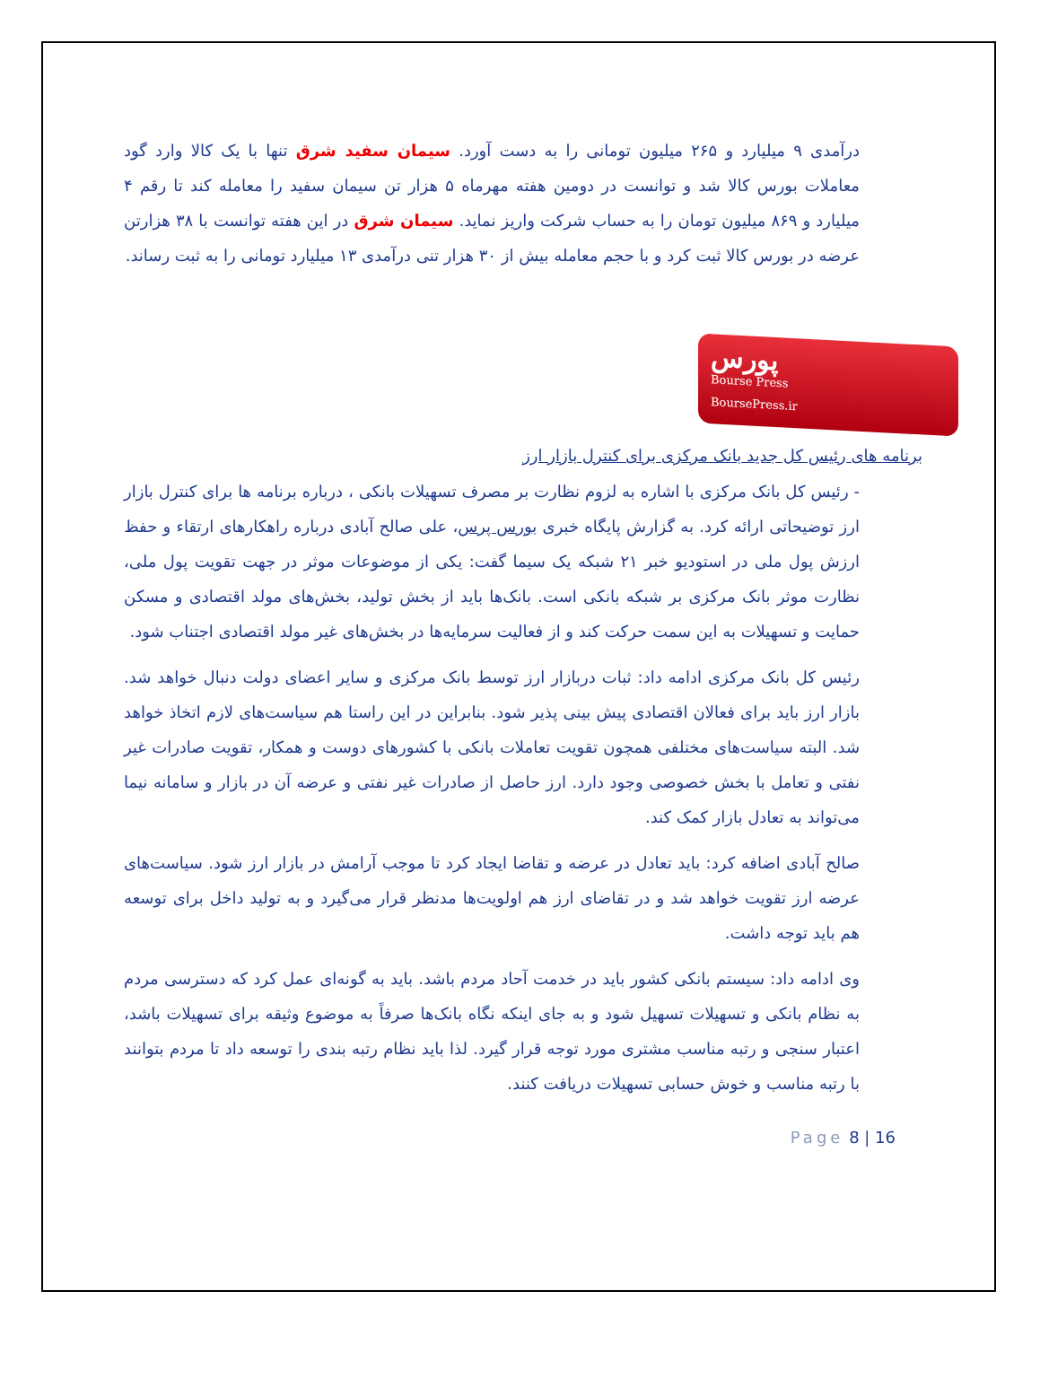درآمدی ۹ میلیارد و ۲۶۵ میلیون تومانی را به دست آورد. سیمان سفید شرق تنها با یک کالا وارد گود معاملات بورس کالا شد و توانست در دومین هفته مهرماه ۵ هزار تن سیمان سفید را معامله کند تا رقم ۴ میلیارد و ۸۶۹ میلیون تومان را به حساب شرکت واریز نماید. سیمان شرق در این هفته توانست با ۳۸ هزارتن عرضه در بورس کالا ثبت کرد و با حجم معامله بیش از ۳۰ هزار تنی درآمدی ۱۳ میلیارد تومانی را به ثبت رساند.
پورس
Bourse Press
BoursePress.ir
برنامه های رئیس کل جدید بانک مرکزی برای کنترل بازار ارز
- رئیس کل بانک مرکزی با اشاره به لزوم نظارت بر مصرف تسهیلات بانکی ، درباره برنامه ها برای کنترل بازار ارز توضیحاتی ارائه کرد. به گزارش پایگاه خبری بورس پرس، علی صالح آبادی درباره راهکارهای ارتقاء و حفظ ارزش پول ملی در استودیو خبر ۲۱ شبکه یک سیما گفت: یکی از موضوعات موثر در جهت تقویت پول ملی، نظارت موثر بانک مرکزی بر شبکه بانکی است. بانک‌ها باید از بخش تولید، بخش‌های مولد اقتصادی و مسکن حمایت و تسهیلات به این سمت حرکت کند و از فعالیت سرمایه‌ها در بخش‌های غیر مولد اقتصادی اجتناب شود.
رئیس کل بانک مرکزی ادامه داد: ثبات دربازار ارز توسط بانک مرکزی و سایر اعضای دولت دنبال خواهد شد. بازار ارز باید برای فعالان اقتصادی پیش بینی پذیر شود. بنابراین در این راستا هم سیاست‌های لازم اتخاذ خواهد شد. البته سیاست‌های مختلفی همچون تقویت تعاملات بانکی با کشورهای دوست و همکار، تقویت صادرات غیر نفتی و تعامل با بخش خصوصی وجود دارد. ارز حاصل از صادرات غیر نفتی و عرضه آن در بازار و سامانه نیما می‌تواند به تعادل بازار کمک کند.
صالح آبادی اضافه کرد: باید تعادل در عرضه و تقاضا ایجاد کرد تا موجب آرامش در بازار ارز شود. سیاست‌های عرضه ارز تقویت خواهد شد و در تقاضای ارز هم اولویت‌ها مدنظر قرار می‌گیرد و به تولید داخل برای توسعه هم باید توجه داشت.
وی ادامه داد: سیستم بانکی کشور باید در خدمت آحاد مردم باشد. باید به گونه‌ای عمل کرد که دسترسی مردم به نظام بانکی و تسهیلات تسهیل شود و به جای اینکه نگاه بانک‌ها صرفاً به موضوع وثیقه برای تسهیلات باشد، اعتبار سنجی و رتبه مناسب مشتری مورد توجه قرار گیرد. لذا باید نظام رتبه بندی را توسعه داد تا مردم بتوانند با رتبه مناسب و خوش حسابی تسهیلات دریافت کنند.
Page 8 | 16